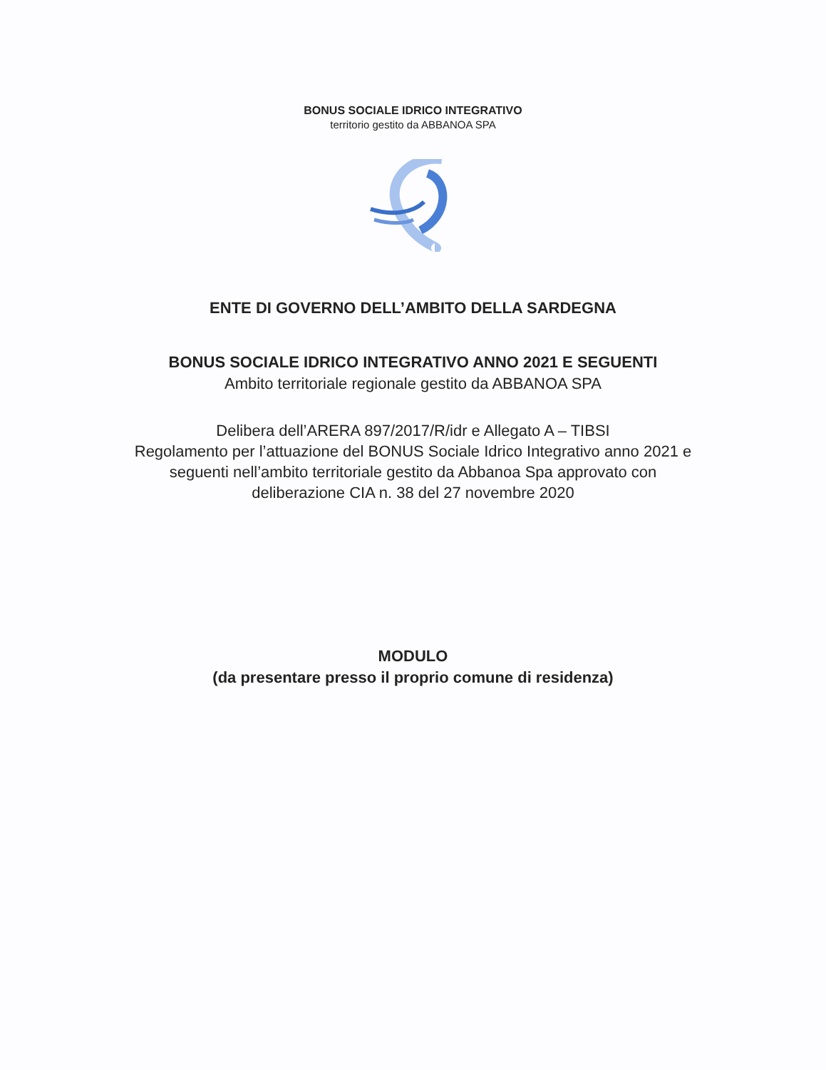BONUS SOCIALE IDRICO INTEGRATIVO
territorio gestito da ABBANOA SPA
ENTE DI GOVERNO DELL’AMBITO DELLA SARDEGNA
BONUS SOCIALE IDRICO INTEGRATIVO ANNO 2021 E SEGUENTI
Ambito territoriale regionale gestito da ABBANOA SPA
Delibera dell’ARERA 897/2017/R/idr e Allegato A – TIBSI
Regolamento per l’attuazione del BONUS Sociale Idrico Integrativo anno 2021 e
seguenti nell’ambito territoriale gestito da Abbanoa Spa approvato con
deliberazione CIA n. 38 del 27 novembre 2020
MODULO
(da presentare presso il proprio comune di residenza)